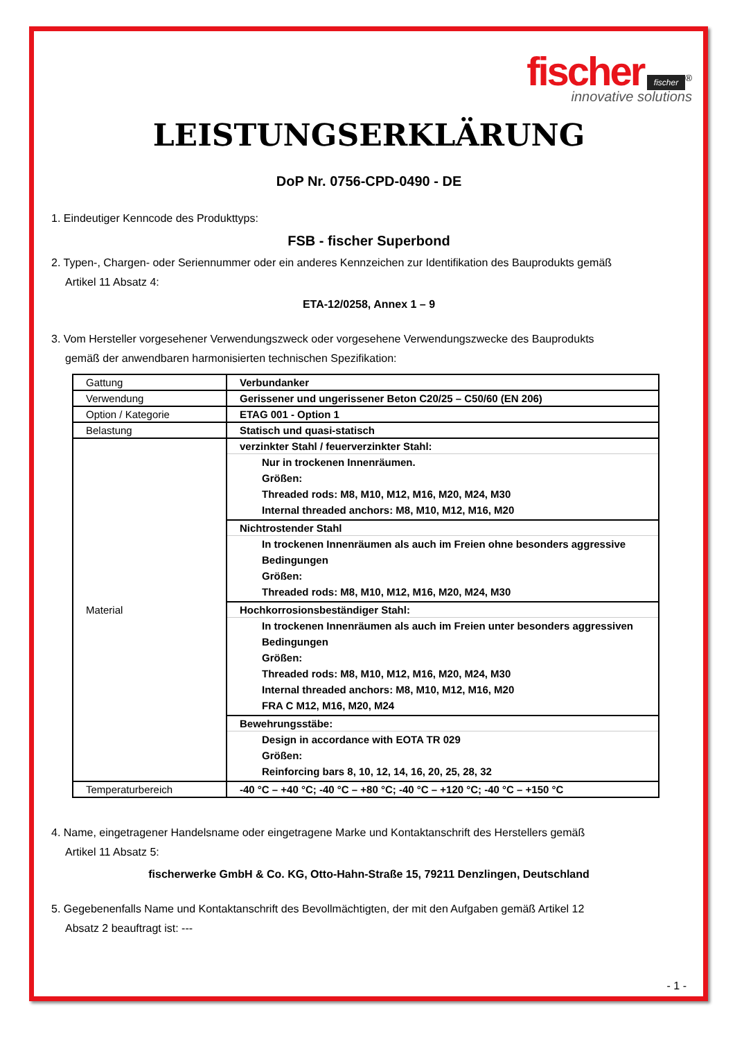fischer fischer<sup>®</sup>
innovative solutions
LEISTUNGSERKLÄRUNG
DoP Nr. 0756-CPD-0490 - DE
1. Eindeutiger Kenncode des Produkttyps:
FSB - fischer Superbond
2. Typen-, Chargen- oder Seriennummer oder ein anderes Kennzeichen zur Identifikation des Bauprodukts gemäß
Artikel 11 Absatz 4:
ETA-12/0258, Annex 1 – 9
3. Vom Hersteller vorgesehener Verwendungszweck oder vorgesehene Verwendungszwecke des Bauprodukts
gemäß der anwendbaren harmonisierten technischen Spezifikation:
| Gattung | Verbundanker |
| Verwendung | Gerissener und ungerissener Beton C20/25 – C50/60 (EN 206) |
| Option / Kategorie | ETAG 001 - Option 1 |
| Belastung | Statisch und quasi-statisch |
| Material | verzinkter Stahl / feuerverzinkter Stahl: Nur in trockenen Innenräumen. Größen: Threaded rods: M8, M10, M12, M16, M20, M24, M30 Internal threaded anchors: M8, M10, M12, M16, M20 |
| | Nichtrostender Stahl In trockenen Innenräumen als auch im Freien ohne besonders aggressive Bedingungen Größen: Threaded rods: M8, M10, M12, M16, M20, M24, M30 |
| | Hochkorrosionsbeständiger Stahl: In trockenen Innenräumen als auch im Freien unter besonders aggressiven Bedingungen Größen: Threaded rods: M8, M10, M12, M16, M20, M24, M30 Internal threaded anchors: M8, M10, M12, M16, M20 FRA C M12, M16, M20, M24 |
| | Bewehrungsstäbe: Design in accordance with EOTA TR 029 Größen: Reinforcing bars 8, 10, 12, 14, 16, 20, 25, 28, 32 |
| Temperaturbereich | -40 °C – +40 °C; -40 °C – +80 °C; -40 °C – +120 °C; -40 °C – +150 °C |
4. Name, eingetragener Handelsname oder eingetragene Marke und Kontaktanschrift des Herstellers gemäß
Artikel 11 Absatz 5:
fischerwerke GmbH & Co. KG, Otto-Hahn-Straße 15, 79211 Denzlingen, Deutschland
5. Gegebenenfalls Name und Kontaktanschrift des Bevollmächtigten, der mit den Aufgaben gemäß Artikel 12
Absatz 2 beauftragt ist: ---
- 1 -